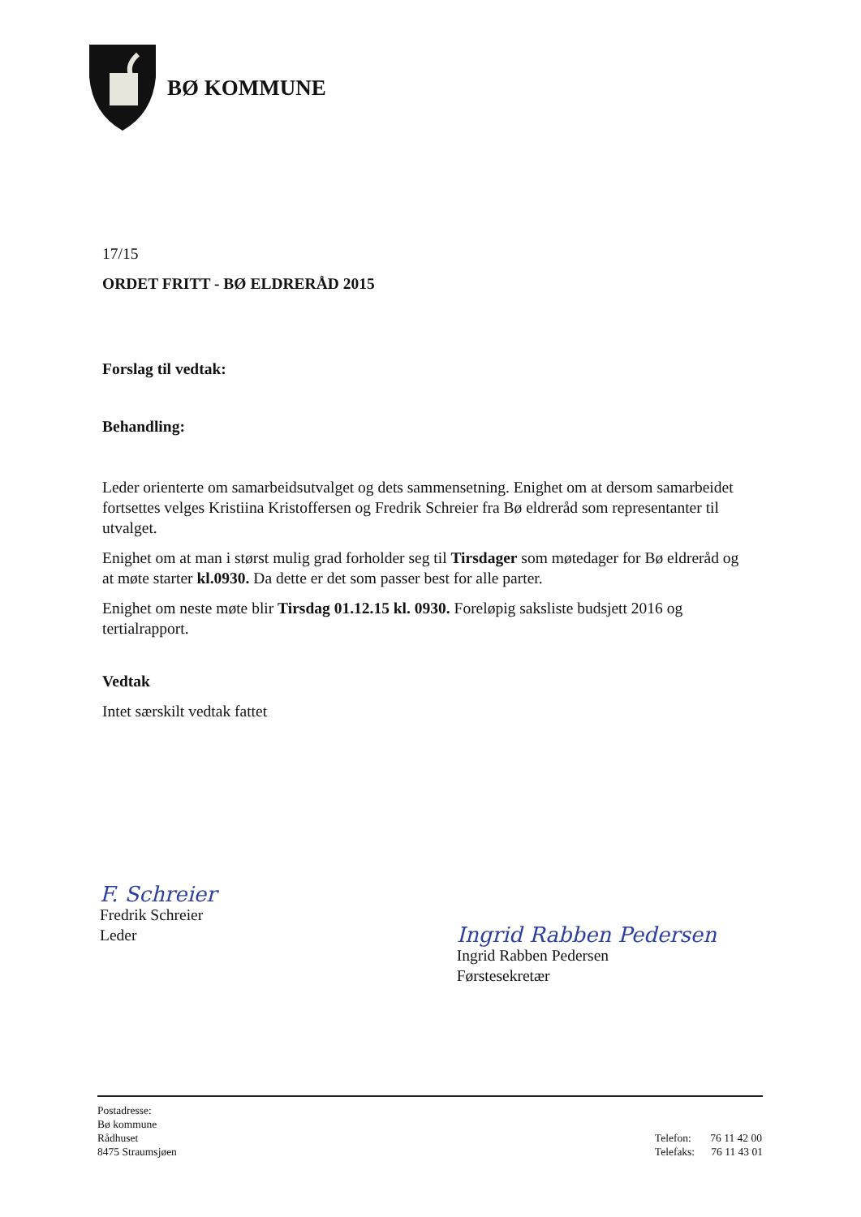BØ KOMMUNE
17/15
ORDET FRITT - BØ ELDRERÅD 2015
Forslag til vedtak:
Behandling:
Leder orienterte om samarbeidsutvalget og dets sammensetning. Enighet om at dersom samarbeidet fortsettes velges Kristiina Kristoffersen og Fredrik Schreier fra Bø eldreråd som representanter til utvalget.
Enighet om at man i størst mulig grad forholder seg til Tirsdager som møtedager for Bø eldreråd og at møte starter kl.0930. Da dette er det som passer best for alle parter.
Enighet om neste møte blir Tirsdag 01.12.15 kl. 0930. Foreløpig saksliste budsjett 2016 og tertialrapport.
Vedtak
Intet særskilt vedtak fattet
F. Schreier
Fredrik Schreier
Leder
Ingrid Rabben Pedersen
Ingrid Rabben Pedersen
Førstesekretær
Postadresse:
Bø kommune
Rådhuset
8475 Straumsjøen
Telefon: 76 11 42 00
Telefaks: 76 11 43 01